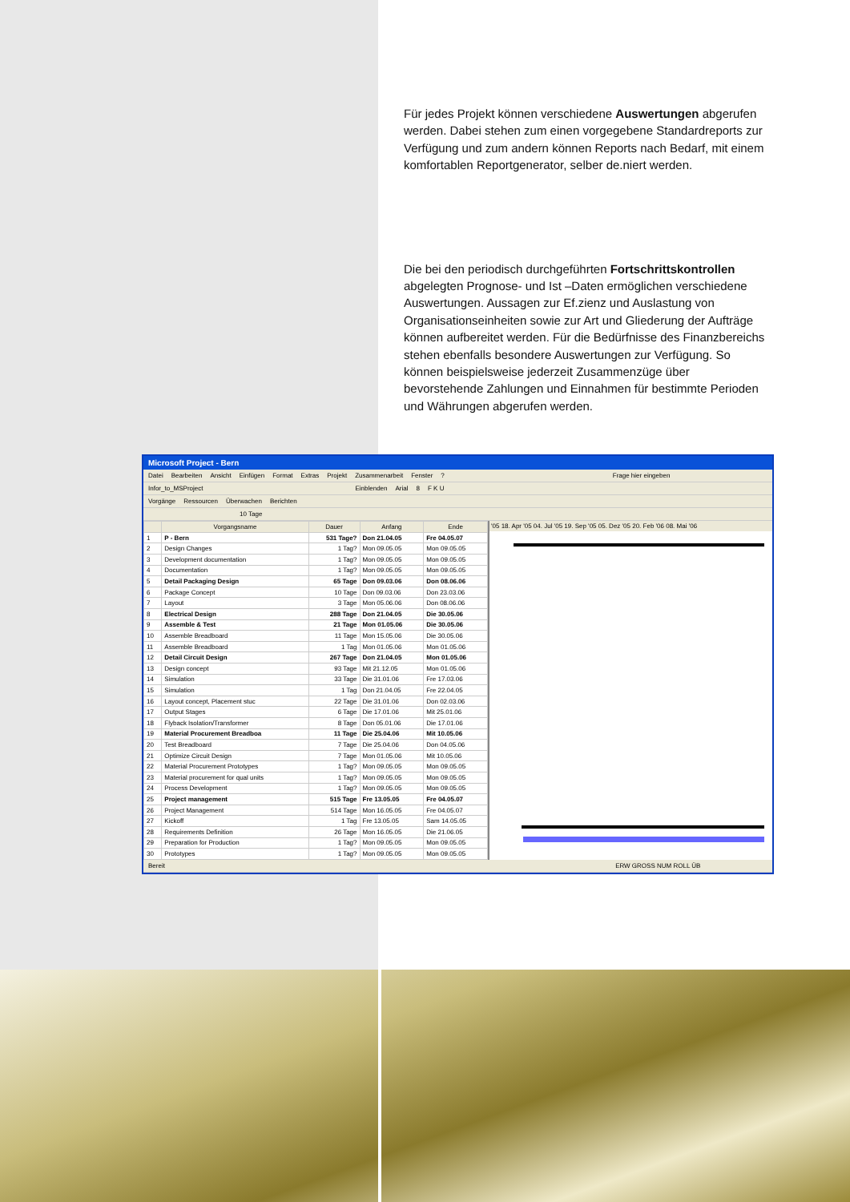Für jedes Projekt können verschiedene Auswertungen abgerufen werden. Dabei stehen zum einen vorgegebene Standardreports zur Verfügung und zum andern können Reports nach Bedarf, mit einem komfortablen Reportgenerator, selber de.niert werden.
Die bei den periodisch durchgeführten Fortschrittskontrollen abgelegten Prognose- und Ist –Daten ermöglichen verschiedene Auswertungen. Aussagen zur Ef.zienz und Auslastung von Organisationseinheiten sowie zur Art und Gliederung der Aufträge können aufbereitet werden. Für die Bedürfnisse des Finanzbereichs stehen ebenfalls besondere Auswertungen zur Verfügung. So können beispielsweise jederzeit Zusammenzüge über bevorstehende Zahlungen und Einnahmen für bestimmte Perioden und Währungen abgerufen werden.
Microsoft Project - Bern
Datei Bearbeiten Ansicht Einfügen Format Extras Projekt Zusammenarbeit Fenster? Frage hier eingeben
Infor_to_MSProject Einblenden Arial 8 F K U
Vorgänge Ressourcen Überwachen Berichten
10 Tage
| | Vorgangsname | Dauer | Anfang | Ende |
| --- | --- | --- | --- | --- |
| 1 | P - Bern | 531 Tage? | Don 21.04.05 | Fre 04.05.07 |
| 2 | Design Changes | 1 Tag? | Mon 09.05.05 | Mon 09.05.05 |
| 3 | Development documentation | 1 Tag? | Mon 09.05.05 | Mon 09.05.05 |
| 4 | Documentation | 1 Tag? | Mon 09.05.05 | Mon 09.05.05 |
| 5 | Detail Packaging Design | 65 Tage | Don 09.03.06 | Don 08.06.06 |
| 6 | Package Concept | 10 Tage | Don 09.03.06 | Don 23.03.06 |
| 7 | Layout | 3 Tage | Mon 05.06.06 | Don 08.06.06 |
| 8 | Electrical Design | 288 Tage | Don 21.04.05 | Die 30.05.06 |
| 9 | Assemble & Test | 21 Tage | Mon 01.05.06 | Die 30.05.06 |
| 10 | Assemble Breadboard | 11 Tage | Mon 15.05.06 | Die 30.05.06 |
| 11 | Assemble Breadboard | 1 Tag | Mon 01.05.06 | Mon 01.05.06 |
| 12 | Detail Circuit Design | 267 Tage | Don 21.04.05 | Mon 01.05.06 |
| 13 | Design concept | 93 Tage | Mit 21.12.05 | Mon 01.05.06 |
| 14 | Simulation | 33 Tage | Die 31.01.06 | Fre 17.03.06 |
| 15 | Simulation | 1 Tag | Don 21.04.05 | Fre 22.04.05 |
| 16 | Layout concept, Placement stuc | 22 Tage | Die 31.01.06 | Don 02.03.06 |
| 17 | Output Stages | 6 Tage | Die 17.01.06 | Mit 25.01.06 |
| 18 | Flyback Isolation/Transformer | 8 Tage | Don 05.01.06 | Die 17.01.06 |
| 19 | Material Procurement Breadboa | 11 Tage | Die 25.04.06 | Mit 10.05.06 |
| 20 | Test Breadboard | 7 Tage | Die 25.04.06 | Don 04.05.06 |
| 21 | Optimize Circuit Design | 7 Tage | Mon 01.05.06 | Mit 10.05.06 |
| 22 | Material Procurement Prototypes | 1 Tag? | Mon 09.05.05 | Mon 09.05.05 |
| 23 | Material procurement for qual units | 1 Tag? | Mon 09.05.05 | Mon 09.05.05 |
| 24 | Process Development | 1 Tag? | Mon 09.05.05 | Mon 09.05.05 |
| 25 | Project management | 515 Tage | Fre 13.05.05 | Fre 04.05.07 |
| 26 | Project Management | 514 Tage | Mon 16.05.05 | Fre 04.05.07 |
| 27 | Kickoff | 1 Tag | Fre 13.05.05 | Sam 14.05.05 |
| 28 | Requirements Definition | 26 Tage | Mon 16.05.05 | Die 21.06.05 |
| 29 | Preparation for Production | 1 Tag? | Mon 09.05.05 | Mon 09.05.05 |
| 30 | Prototypes | 1 Tag? | Mon 09.05.05 | Mon 09.05.05 |
'05 18. Apr '05 04. Jul '05 19. Sep '05 05. Dez '05 20. Feb '06 08. Mai '06
Bereit ERW GROSS NUM ROLL ÜB